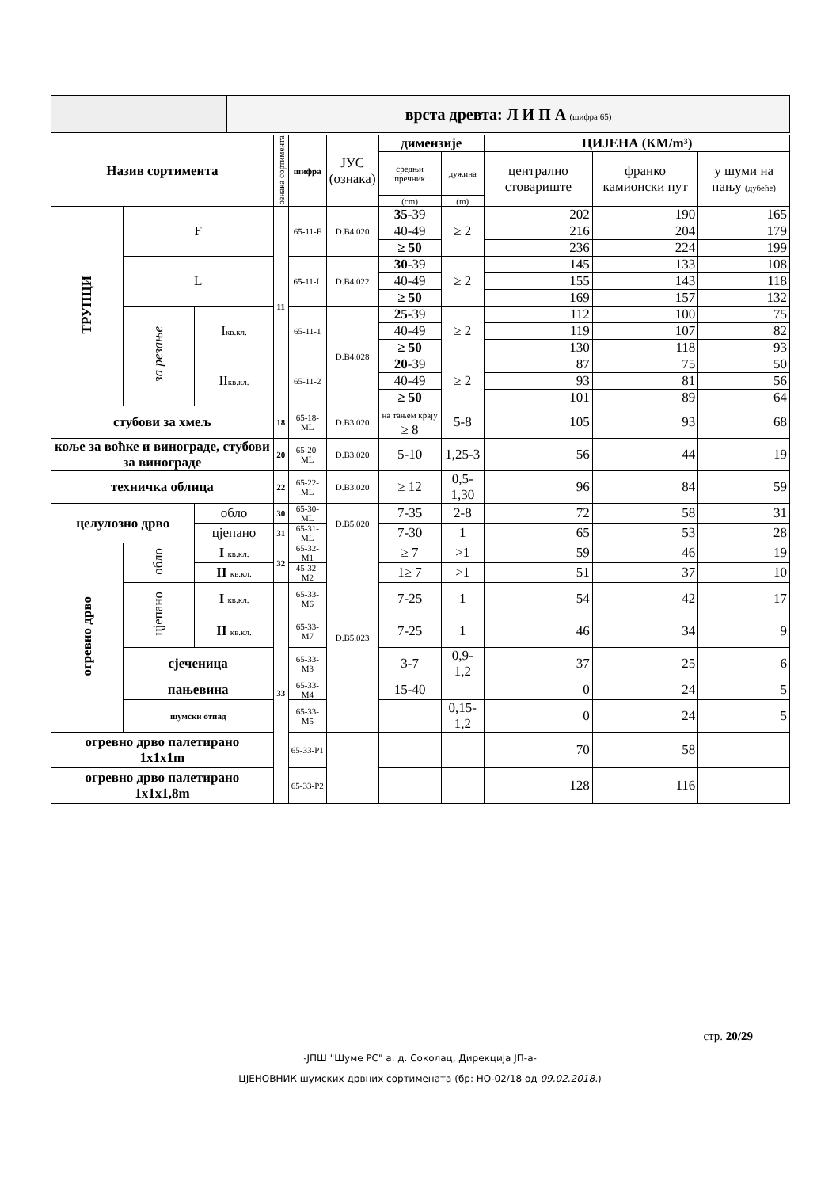| | врста древта: Л И П А (шифра 65) |
| Назив сортимента | | | ознака сортимента | шифра | ЈУС (ознака) | димензије | | ЦИЈЕНА (КМ/m³) | | |
| --- | --- | --- | --- | --- | --- | --- | --- | --- | --- | --- |
| | | | | | | средњи пречник | дужина | централно стовариште | франко камионски пут | у шуми на пању (дубеће) |
| | | | | | | (cm) | (m) | | | |
| ТРУПЦИ | F | | 11 | 65-11-F | D.B4.020 | 35 -39 | ≥ 2 | 202 | 190 | 165 |
| | | | | | | 40-49 | | 216 | 204 | 179 |
| | | | | | | ≥ 50 | | 236 | 224 | 199 |
| | L | | | 65-11-L | D.B4.022 | 30 -39 | ≥ 2 | 145 | 133 | 108 |
| | | | | | | 40-49 | | 155 | 143 | 118 |
| | | | | | | ≥ 50 | | 169 | 157 | 132 |
| | за резање | I кв.кл. | | 65-11-1 | D.B4.028 | 25 -39 | ≥ 2 | 112 | 100 | 75 |
| | | | | | | 40-49 | | 119 | 107 | 82 |
| | | | | | | ≥ 50 | | 130 | 118 | 93 |
| | | II кв.кл. | | 65-11-2 | | 20 -39 | ≥ 2 | 87 | 75 | 50 |
| | | | | | | 40-49 | | 93 | 81 | 56 |
| | | | | | | ≥ 50 | | 101 | 89 | 64 |
| стубови за хмељ | | | 18 | 65-18-ML | D.B3.020 | на тањем крају ≥ 8 | 5-8 | 105 | 93 | 68 |
| коље за воћке и винограде, стубови за винограде | | | 20 | 65-20-ML | D.B3.020 | 5-10 | 1,25-3 | 56 | 44 | 19 |
| техничка облица | | | 22 | 65-22-ML | D.B3.020 | ≥ 12 | 0,5-1,30 | 96 | 84 | 59 |
| целулозно дрво | | обло | 30 | 65-30-ML | D.B5.020 | 7-35 | 2-8 | 72 | 58 | 31 |
| | | цјепано | 31 | 65-31-ML | | 7-30 | 1 | 65 | 53 | 28 |
| огревно дрво | обло | I кв.кл. | 32 | 65-32-M1 | D.B5.023 | ≥ 7 | >1 | 59 | 46 | 19 |
| | | II кв.кл. | | 45-32-M2 | | 1≥ 7 | >1 | 51 | 37 | 10 |
| | цјепано | I кв.кл. | 33 | 65-33-M6 | | 7-25 | 1 | 54 | 42 | 17 |
| | | II кв.кл. | | 65-33-M7 | | 7-25 | 1 | 46 | 34 | 9 |
| | сјеченица | | | 65-33-M3 | | 3-7 | 0,9-1,2 | 37 | 25 | 6 |
| | пањевина | | | 65-33-M4 | | 15-40 | | 0 | 24 | 5 |
| | шумски отпад | | | 65-33-M5 | | | 0,15-1,2 | 0 | 24 | 5 |
| огревно дрво палетирано 1x1x1m | | | | 65-33-P1 | | | | 70 | 58 | |
| огревно дрво палетирано 1x1x1,8m | | | | 65-33-P2 | | | | 128 | 116 | |
стр. 20/29
-ЈПШ "Шуме РС" а. д. Соколац, Дирекција ЈП-а-
ЦЈЕНОВНИК шумских дрвних сортимената (бр: НО-02/18 од 09.02.2018.)